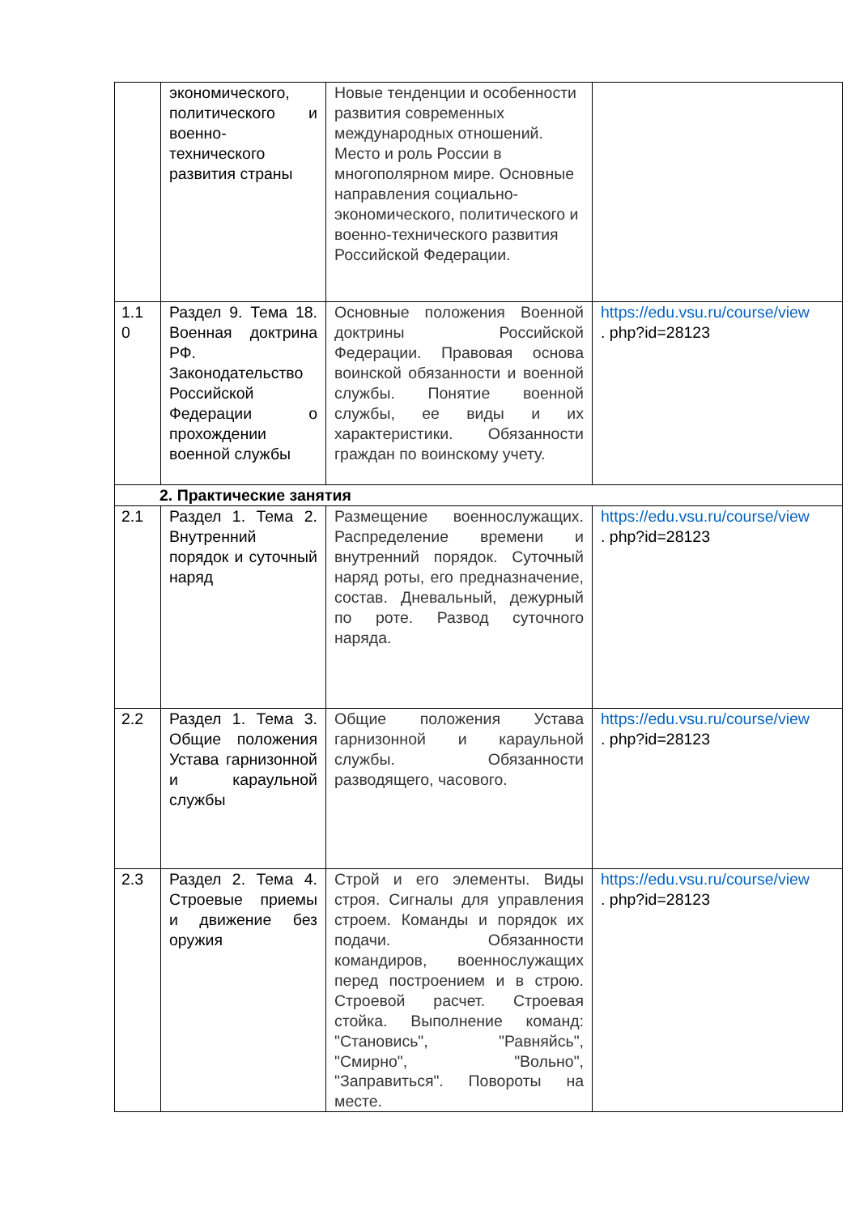| | экономического, политического и военно-технического развития страны | Новые тенденции и особенности развития современных международных отношений. Место и роль России в многополярном мире. Основные направления социально-экономического, политического и военно-технического развития Российской Федерации. | |
| 1.1 0 | Раздел 9. Тема 18. Военная доктрина РФ. Законодательство Российской Федерации о прохождении военной службы | Основные положения Военной доктрины Российской Федерации. Правовая основа воинской обязанности и военной службы. Понятие военной службы, ее виды и их характеристики. Обязанности граждан по воинскому учету. | https://edu.vsu.ru/course/view . php?id=28123 |
| 2. Практические занятия | | | |
| 2.1 | Раздел 1. Тема 2. Внутренний порядок и суточный наряд | Размещение военнослужащих. Распределение времени и внутренний порядок. Суточный наряд роты, его предназначение, состав. Дневальный, дежурный по роте. Развод суточного наряда. | https://edu.vsu.ru/course/view . php?id=28123 |
| 2.2 | Раздел 1. Тема 3. Общие положения Устава гарнизонной и караульной службы | Общие положения Устава гарнизонной и караульной службы. Обязанности разводящего, часового. | https://edu.vsu.ru/course/view . php?id=28123 |
| 2.3 | Раздел 2. Тема 4. Строевые приемы и движение без оружия | Строй и его элементы. Виды строя. Сигналы для управления строем. Команды и порядок их подачи. Обязанности командиров, военнослужащих перед построением и в строю. Строевой расчет. Строевая стойка. Выполнение команд: "Становись", "Равняйсь", "Смирно", "Вольно", "Заправиться". Повороты на месте. | https://edu.vsu.ru/course/view . php?id=28123 |